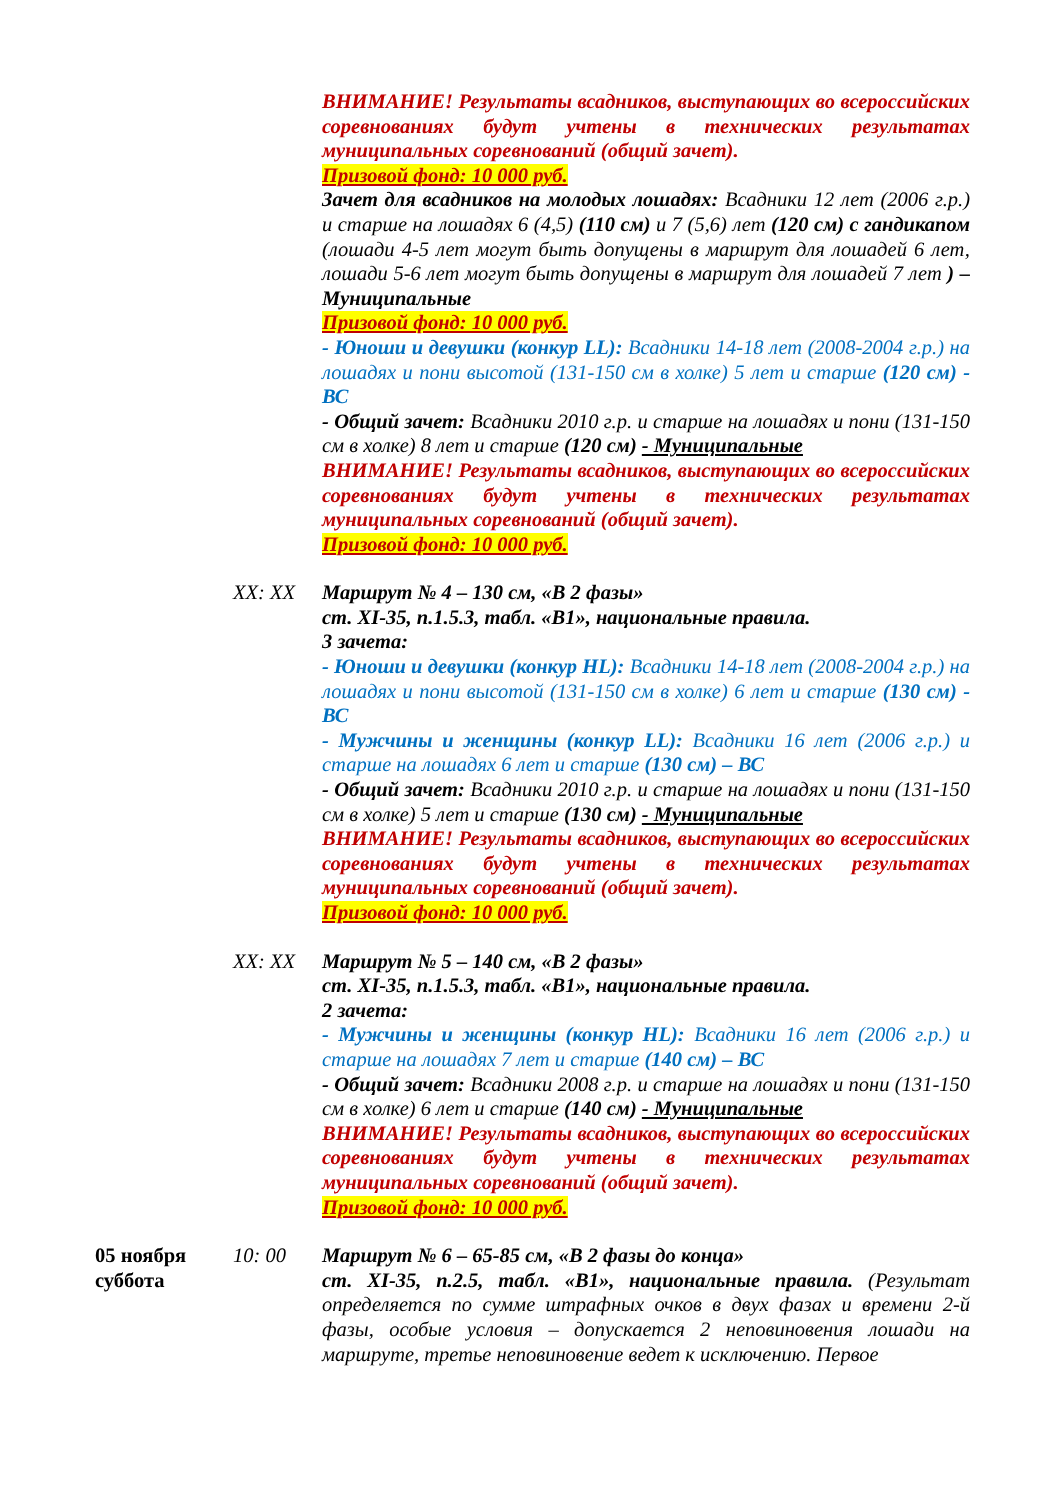ВНИМАНИЕ! Результаты всадников, выступающих во всероссийских соревнованиях будут учтены в технических результатах муниципальных соревнований (общий зачет).
Призовой фонд: 10 000 руб.
Зачет для всадников на молодых лошадях: Всадники 12 лет (2006 г.р.) и старше на лошадях 6 (4,5) (110 см) и 7 (5,6) лет (120 см) с гандикапом (лошади 4-5 лет могут быть допущены в маршрут для лошадей 6 лет, лошади 5-6 лет могут быть допущены в маршрут для лошадей 7 лет ) – Муниципальные
Призовой фонд: 10 000 руб.
- Юноши и девушки (конкур LL): Всадники 14-18 лет (2008-2004 г.р.) на лошадях и пони высотой (131-150 см в холке) 5 лет и старше (120 см) - ВС
- Общий зачет: Всадники 2010 г.р. и старше на лошадях и пони (131-150 см в холке) 8 лет и старше (120 см) - Муниципальные
ВНИМАНИЕ! Результаты всадников, выступающих во всероссийских соревнованиях будут учтены в технических результатах муниципальных соревнований (общий зачет).
Призовой фонд: 10 000 руб.
XX: XX
Маршрут № 4 – 130 см, «В 2 фазы»
ст. XI-35, п.1.5.3, табл. «В1», национальные правила.
3 зачета:
- Юноши и девушки (конкур HL): Всадники 14-18 лет (2008-2004 г.р.) на лошадях и пони высотой (131-150 см в холке) 6 лет и старше (130 см) - ВС
- Мужчины и женщины (конкур LL): Всадники 16 лет (2006 г.р.) и старше на лошадях 6 лет и старше (130 см) – ВС
- Общий зачет: Всадники 2010 г.р. и старше на лошадях и пони (131-150 см в холке) 5 лет и старше (130 см) - Муниципальные
ВНИМАНИЕ! Результаты всадников, выступающих во всероссийских соревнованиях будут учтены в технических результатах муниципальных соревнований (общий зачет).
Призовой фонд: 10 000 руб.
XX: XX
Маршрут № 5 – 140 см, «В 2 фазы»
ст. XI-35, п.1.5.3, табл. «В1», национальные правила.
2 зачета:
- Мужчины и женщины (конкур HL): Всадники 16 лет (2006 г.р.) и старше на лошадях 7 лет и старше (140 см) – ВС
- Общий зачет: Всадники 2008 г.р. и старше на лошадях и пони (131-150 см в холке) 6 лет и старше (140 см) - Муниципальные
ВНИМАНИЕ! Результаты всадников, выступающих во всероссийских соревнованиях будут учтены в технических результатах муниципальных соревнований (общий зачет).
Призовой фонд: 10 000 руб.
05 ноября суббота
10: 00
Маршрут № 6 – 65-85 см, «В 2 фазы до конца»
ст. XI-35, п.2.5, табл. «В1», национальные правила. (Результат определяется по сумме штрафных очков в двух фазах и времени 2-й фазы, особые условия – допускается 2 неповиновения лошади на маршруте, третье неповиновение ведет к исключению. Первое